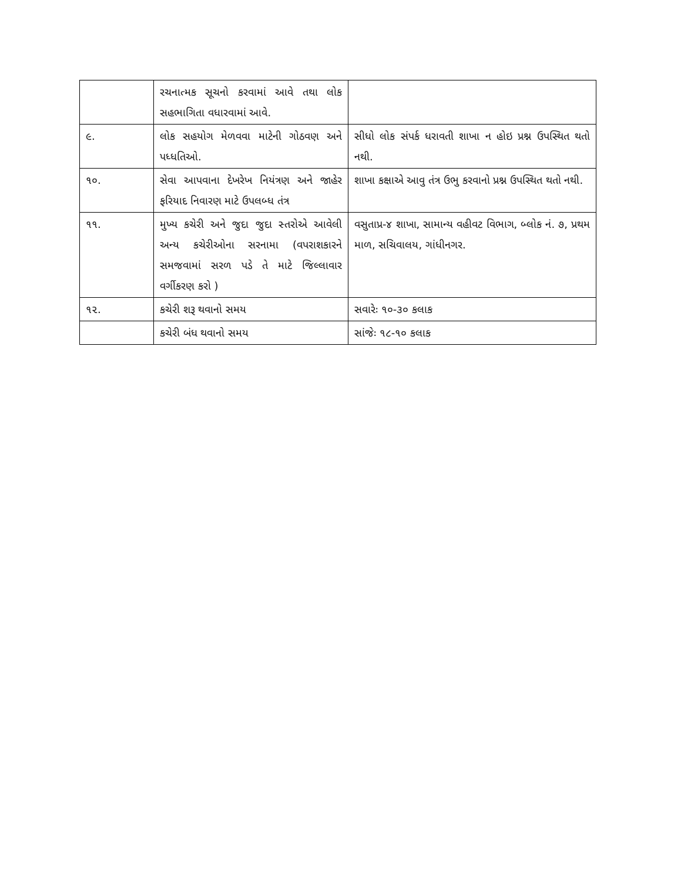| | રચનાત્મક સૂચનો કરવામાં આવે તથા લોક સહભાગિતા વધારવામાં આવે. | |
| ૯. | લોક સહયોગ મેળવવા માટેની ગોઠવણ અને પધ્ધતિઓ. | સીધો લોક સંપર્ક ધરાવતી શાખા ન હોઇ પ્રશ્ન ઉપસ્થિત થતો નથી. |
| ૧૦. | સેવા આપવાના દેખરેખ નિયંત્રણ અને જાહેર ફરિયાદ નિવારણ માટે ઉપલબ્ધ તંત્ર | શાખા કક્ષાએ આવુ તંત્ર ઉભુ કરવાનો પ્રશ્ન ઉપસ્થિત થતો નથી. |
| ૧૧. | મુખ્ય કચેરી અને જુદા જુદા સ્તરોએ આવેલી અન્ય કચેરીઓના સરનામા (વપરાશકારને સમજવામાં સરળ પડે તે માટે જિલ્લાવાર વર્ગીકરણ કરો ) | વસુતાપ્ર-૪ શાખા, સામાન્ય વહીવટ વિભાગ, બ્લોક નં. ૭, પ્રથમ માળ, સચિવાલય, ગાંધીનગર. |
| ૧૨. | કચેરી શરૂ થવાનો સમય | સવારેઃ ૧૦-૩૦ કલાક |
| | કચેરી બંધ થવાનો સમય | સાંજેઃ ૧૮-૧૦ કલાક |